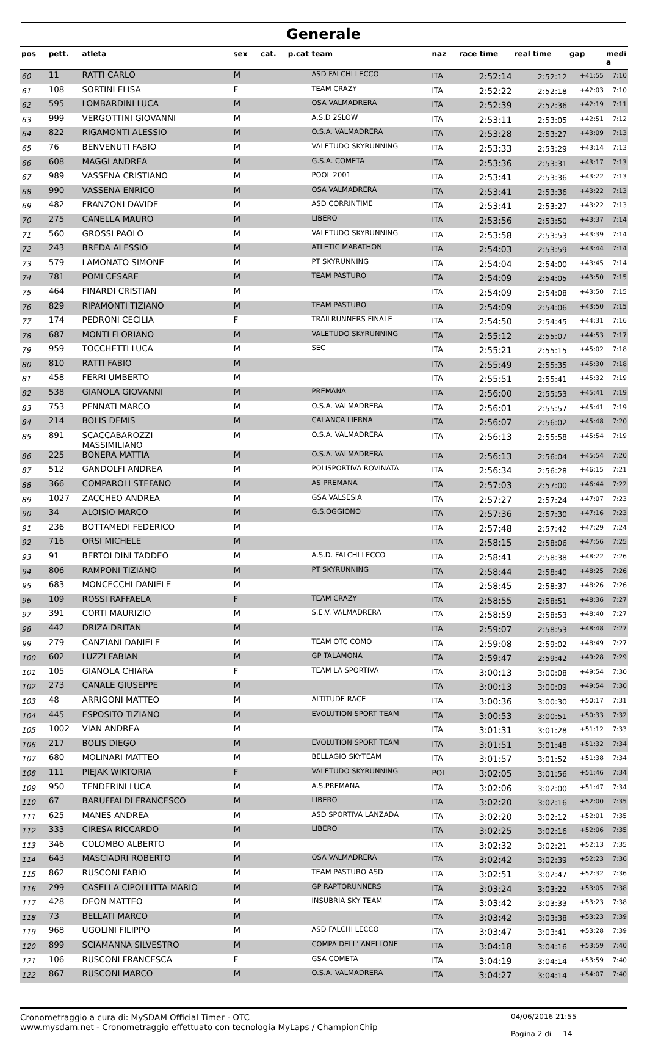Generale
| pos | pett. | atleta | sex | cat. | p.cat | team | naz | race time | real time | gap | medi a |
| --- | --- | --- | --- | --- | --- | --- | --- | --- | --- | --- | --- |
| 60 | 11 | RATTI CARLO | M | | | ASD FALCHI LECCO | ITA | 2:52:14 | 2:52:12 | +41:55 | 7:10 |
| 61 | 108 | SORTINI ELISA | F | | | TEAM CRAZY | ITA | 2:52:22 | 2:52:18 | +42:03 | 7:10 |
| 62 | 595 | LOMBARDINI LUCA | M | | | OSA VALMADRERA | ITA | 2:52:39 | 2:52:36 | +42:19 | 7:11 |
| 63 | 999 | VERGOTTINI GIOVANNI | M | | | A.S.D 2SLOW | ITA | 2:53:11 | 2:53:05 | +42:51 | 7:12 |
| 64 | 822 | RIGAMONTI ALESSIO | M | | | O.S.A. VALMADRERA | ITA | 2:53:28 | 2:53:27 | +43:09 | 7:13 |
| 65 | 76 | BENVENUTI FABIO | M | | | VALETUDO SKYRUNNING | ITA | 2:53:33 | 2:53:29 | +43:14 | 7:13 |
| 66 | 608 | MAGGI ANDREA | M | | | G.S.A. COMETA | ITA | 2:53:36 | 2:53:31 | +43:17 | 7:13 |
| 67 | 989 | VASSENA CRISTIANO | M | | | POOL 2001 | ITA | 2:53:41 | 2:53:36 | +43:22 | 7:13 |
| 68 | 990 | VASSENA ENRICO | M | | | OSA VALMADRERA | ITA | 2:53:41 | 2:53:36 | +43:22 | 7:13 |
| 69 | 482 | FRANZONI DAVIDE | M | | | ASD CORRINTIME | ITA | 2:53:41 | 2:53:27 | +43:22 | 7:13 |
| 70 | 275 | CANELLA MAURO | M | | | LIBERO | ITA | 2:53:56 | 2:53:50 | +43:37 | 7:14 |
| 71 | 560 | GROSSI PAOLO | M | | | VALETUDO SKYRUNNING | ITA | 2:53:58 | 2:53:53 | +43:39 | 7:14 |
| 72 | 243 | BREDA ALESSIO | M | | | ATLETIC MARATHON | ITA | 2:54:03 | 2:53:59 | +43:44 | 7:14 |
| 73 | 579 | LAMONATO SIMONE | M | | | PT SKYRUNNING | ITA | 2:54:04 | 2:54:00 | +43:45 | 7:14 |
| 74 | 781 | POMI CESARE | M | | | TEAM PASTURO | ITA | 2:54:09 | 2:54:05 | +43:50 | 7:15 |
| 75 | 464 | FINARDI CRISTIAN | M | | | | ITA | 2:54:09 | 2:54:08 | +43:50 | 7:15 |
| 76 | 829 | RIPAMONTI TIZIANO | M | | | TEAM PASTURO | ITA | 2:54:09 | 2:54:06 | +43:50 | 7:15 |
| 77 | 174 | PEDRONI CECILIA | F | | | TRAILRUNNERS FINALE | ITA | 2:54:50 | 2:54:45 | +44:31 | 7:16 |
| 78 | 687 | MONTI FLORIANO | M | | | VALETUDO SKYRUNNING | ITA | 2:55:12 | 2:55:07 | +44:53 | 7:17 |
| 79 | 959 | TOCCHETTI LUCA | M | | | SEC | ITA | 2:55:21 | 2:55:15 | +45:02 | 7:18 |
| 80 | 810 | RATTI FABIO | M | | | | ITA | 2:55:49 | 2:55:35 | +45:30 | 7:18 |
| 81 | 458 | FERRI UMBERTO | M | | | | ITA | 2:55:51 | 2:55:41 | +45:32 | 7:19 |
| 82 | 538 | GIANOLA GIOVANNI | M | | | PREMANA | ITA | 2:56:00 | 2:55:53 | +45:41 | 7:19 |
| 83 | 753 | PENNATI MARCO | M | | | O.S.A. VALMADRERA | ITA | 2:56:01 | 2:55:57 | +45:41 | 7:19 |
| 84 | 214 | BOLIS DEMIS | M | | | CALANCA LIERNA | ITA | 2:56:07 | 2:56:02 | +45:48 | 7:20 |
| 85 | 891 | SCACCABAROZZI MASSIMILIANO | M | | | O.S.A. VALMADRERA | ITA | 2:56:13 | 2:55:58 | +45:54 | 7:19 |
| 86 | 225 | BONERA MATTIA | M | | | O.S.A. VALMADRERA | ITA | 2:56:13 | 2:56:04 | +45:54 | 7:20 |
| 87 | 512 | GANDOLFI ANDREA | M | | | POLISPORTIVA ROVINATA | ITA | 2:56:34 | 2:56:28 | +46:15 | 7:21 |
| 88 | 366 | COMPAROLI STEFANO | M | | | AS PREMANA | ITA | 2:57:03 | 2:57:00 | +46:44 | 7:22 |
| 89 | 1027 | ZACCHEO ANDREA | M | | | GSA VALSESIA | ITA | 2:57:27 | 2:57:24 | +47:07 | 7:23 |
| 90 | 34 | ALOISIO MARCO | M | | | G.S.OGGIONO | ITA | 2:57:36 | 2:57:30 | +47:16 | 7:23 |
| 91 | 236 | BOTTAMEDI FEDERICO | M | | | | ITA | 2:57:48 | 2:57:42 | +47:29 | 7:24 |
| 92 | 716 | ORSI MICHELE | M | | | | ITA | 2:58:15 | 2:58:06 | +47:56 | 7:25 |
| 93 | 91 | BERTOLDINI TADDEO | M | | | A.S.D. FALCHI LECCO | ITA | 2:58:41 | 2:58:38 | +48:22 | 7:26 |
| 94 | 806 | RAMPONI TIZIANO | M | | | PT SKYRUNNING | ITA | 2:58:44 | 2:58:40 | +48:25 | 7:26 |
| 95 | 683 | MONCECCHI DANIELE | M | | | | ITA | 2:58:45 | 2:58:37 | +48:26 | 7:26 |
| 96 | 109 | ROSSI RAFFAELA | F | | | TEAM CRAZY | ITA | 2:58:55 | 2:58:51 | +48:36 | 7:27 |
| 97 | 391 | CORTI MAURIZIO | M | | | S.E.V. VALMADRERA | ITA | 2:58:59 | 2:58:53 | +48:40 | 7:27 |
| 98 | 442 | DRIZA DRITAN | M | | | | ITA | 2:59:07 | 2:58:53 | +48:48 | 7:27 |
| 99 | 279 | CANZIANI DANIELE | M | | | TEAM OTC COMO | ITA | 2:59:08 | 2:59:02 | +48:49 | 7:27 |
| 100 | 602 | LUZZI FABIAN | M | | | GP TALAMONA | ITA | 2:59:47 | 2:59:42 | +49:28 | 7:29 |
| 101 | 105 | GIANOLA CHIARA | F | | | TEAM LA SPORTIVA | ITA | 3:00:13 | 3:00:08 | +49:54 | 7:30 |
| 102 | 273 | CANALE GIUSEPPE | M | | | | ITA | 3:00:13 | 3:00:09 | +49:54 | 7:30 |
| 103 | 48 | ARRIGONI MATTEO | M | | | ALTITUDE RACE | ITA | 3:00:36 | 3:00:30 | +50:17 | 7:31 |
| 104 | 445 | ESPOSITO TIZIANO | M | | | EVOLUTION SPORT TEAM | ITA | 3:00:53 | 3:00:51 | +50:33 | 7:32 |
| 105 | 1002 | VIAN ANDREA | M | | | | ITA | 3:01:31 | 3:01:28 | +51:12 | 7:33 |
| 106 | 217 | BOLIS DIEGO | M | | | EVOLUTION SPORT TEAM | ITA | 3:01:51 | 3:01:48 | +51:32 | 7:34 |
| 107 | 680 | MOLINARI MATTEO | M | | | BELLAGIO SKYTEAM | ITA | 3:01:57 | 3:01:52 | +51:38 | 7:34 |
| 108 | 111 | PIEJAK WIKTORIA | F | | | VALETUDO SKYRUNNING | POL | 3:02:05 | 3:01:56 | +51:46 | 7:34 |
| 109 | 950 | TENDERINI LUCA | M | | | A.S.PREMANA | ITA | 3:02:06 | 3:02:00 | +51:47 | 7:34 |
| 110 | 67 | BARUFFALDI FRANCESCO | M | | | LIBERO | ITA | 3:02:20 | 3:02:16 | +52:00 | 7:35 |
| 111 | 625 | MANES ANDREA | M | | | ASD SPORTIVA LANZADA | ITA | 3:02:20 | 3:02:12 | +52:01 | 7:35 |
| 112 | 333 | CIRESA RICCARDO | M | | | LIBERO | ITA | 3:02:25 | 3:02:16 | +52:06 | 7:35 |
| 113 | 346 | COLOMBO ALBERTO | M | | | | ITA | 3:02:32 | 3:02:21 | +52:13 | 7:35 |
| 114 | 643 | MASCIADRI ROBERTO | M | | | OSA VALMADRERA | ITA | 3:02:42 | 3:02:39 | +52:23 | 7:36 |
| 115 | 862 | RUSCONI FABIO | M | | | TEAM PASTURO ASD | ITA | 3:02:51 | 3:02:47 | +52:32 | 7:36 |
| 116 | 299 | CASELLA CIPOLLITTA MARIO | M | | | GP RAPTORUNNERS | ITA | 3:03:24 | 3:03:22 | +53:05 | 7:38 |
| 117 | 428 | DEON MATTEO | M | | | INSUBRIA SKY TEAM | ITA | 3:03:42 | 3:03:33 | +53:23 | 7:38 |
| 118 | 73 | BELLATI MARCO | M | | | | ITA | 3:03:42 | 3:03:38 | +53:23 | 7:39 |
| 119 | 968 | UGOLINI FILIPPO | M | | | ASD FALCHI LECCO | ITA | 3:03:47 | 3:03:41 | +53:28 | 7:39 |
| 120 | 899 | SCIAMANNA SILVESTRO | M | | | COMPA DELL' ANELLONE | ITA | 3:04:18 | 3:04:16 | +53:59 | 7:40 |
| 121 | 106 | RUSCONI FRANCESCA | F | | | GSA COMETA | ITA | 3:04:19 | 3:04:14 | +53:59 | 7:40 |
| 122 | 867 | RUSCONI MARCO | M | | | O.S.A. VALMADRERA | ITA | 3:04:27 | 3:04:14 | +54:07 | 7:40 |
Cronometraggio a cura di: MySDAM Official Timer - OTC
www.mysdam.net - Cronometraggio effettuato con tecnologia MyLaps / ChampionChip
04/06/2016 21:55
Pagina 2 di 14